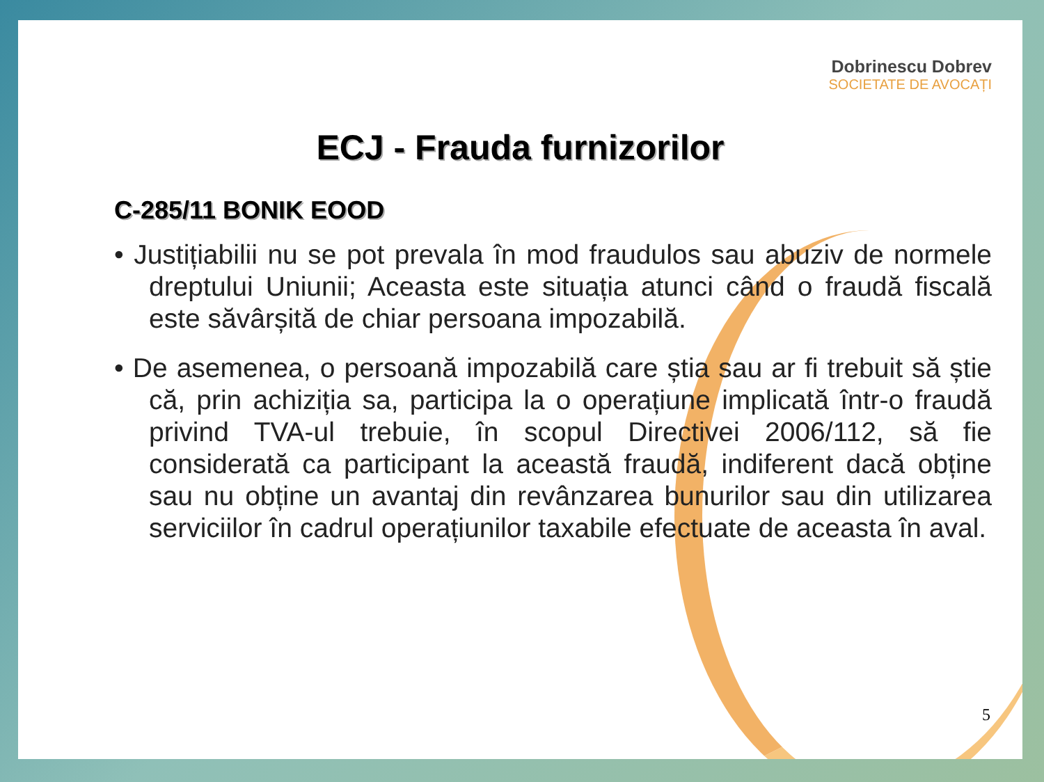Dobrinescu Dobrev
SOCIETATE DE AVOCAȚI
ECJ - Frauda furnizorilor
C-285/11 BONIK EOOD
• Justițiabilii nu se pot prevala în mod fraudulos sau abuziv de normele dreptului Uniunii; Aceasta este situația atunci când o fraudă fiscală este săvârșită de chiar persoana impozabilă.
• De asemenea, o persoană impozabilă care știa sau ar fi trebuit să știe că, prin achiziția sa, participa la o operațiune implicată într-o fraudă privind TVA-ul trebuie, în scopul Directivei 2006/112, să fie considerată ca participant la această fraudă, indiferent dacă obține sau nu obține un avantaj din revânzarea bunurilor sau din utilizarea serviciilor în cadrul operațiunilor taxabile efectuate de aceasta în aval.
5